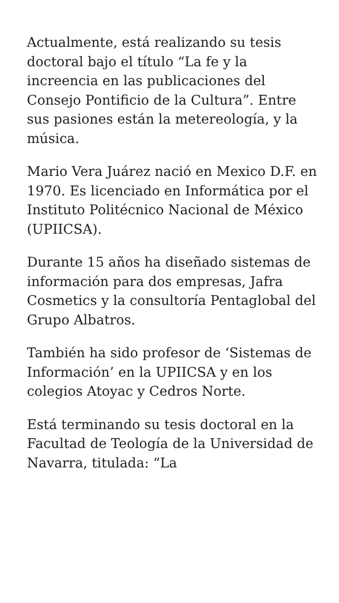Actualmente, está realizando su tesis doctoral bajo el título “La fe y la increencia en las publicaciones del Consejo Pontificio de la Cultura”. Entre sus pasiones están la metereología, y la música.
Mario Vera Juárez nació en Mexico D.F. en 1970. Es licenciado en Informática por el Instituto Politécnico Nacional de México (UPIICSA).
Durante 15 años ha diseñado sistemas de información para dos empresas, Jafra Cosmetics y la consultoría Pentaglobal del Grupo Albatros.
También ha sido profesor de ‘Sistemas de Información’ en la UPIICSA y en los colegios Atoyac y Cedros Norte.
Está terminando su tesis doctoral en la Facultad de Teología de la Universidad de Navarra, titulada: “La